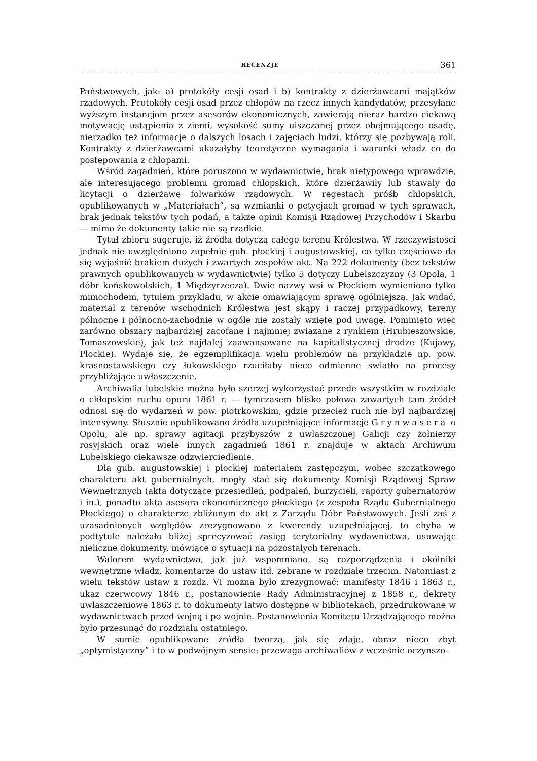RECENZJE 361
Państwowych, jak: a) protokóły cesji osad i b) kontrakty z dzierżawcami majątków rządowych. Protokóły cesji osad przez chłopów na rzecz innych kandydatów, przesyłane wyższym instancjom przez asesorów ekonomicznych, zawierają nieraz bardzo ciekawą motywację ustąpienia z ziemi, wysokość sumy uiszczanej przez obejmującego osadę, nierzadko też informacje o dalszych losach i zajęciach ludzi, którzy się pozbywają roli. Kontrakty z dzierżawcami ukazałyby teoretyczne wymagania i warunki władz co do postępowania z chłopami.
Wśród zagadnień, które poruszono w wydawnictwie, brak nietypowego wprawdzie, ale interesującego problemu gromad chłopskich, które dzierżawiły lub stawały do licytacji o dzierżawę folwarków rządowych. W regestach próśb chłopskich, opublikowanych w „Materiałach”, są wzmianki o petycjach gromad w tych sprawach, brak jednak tekstów tych podań, a także opinii Komisji Rządowej Przychodów i Skarbu — mimo że dokumenty takie nie są rzadkie.
Tytuł zbioru sugeruje, iż źródła dotyczą całego terenu Królestwa. W rzeczywistości jednak nie uwzględniono zupełnie gub. płockiej i augustowskiej, co tylko częściowo da się wyjaśnić brakiem dużych i zwartych zespołów akt. Na 222 dokumenty (bez tekstów prawnych opublikowanych w wydawnictwie) tylko 5 dotyczy Lubelszczyzny (3 Opola, 1 dóbr końskowolskich, 1 Międzyrzecza). Dwie nazwy wsi w Płockiem wymieniono tylko mimochodem, tytułem przykładu, w akcie omawiającym sprawę ogólniejszą. Jak widać, materiał z terenów wschodnich Królestwa jest skąpy i raczej przypadkowy, tereny północne i północno-zachodnie w ogóle nie zostały wzięte pod uwagę. Pominięto więc zarówno obszary najbardziej zacofane i najmniej związane z rynkiem (Hrubieszowskie, Tomaszowskie), jak też najdalej zaawansowane na kapitalistycznej drodze (Kujawy, Płockie). Wydaje się, że egzemplifikacja wielu problemów na przykładzie np. pow. krasnostawskiego czy łukowskiego rzuciłaby nieco odmienne światło na procesy przybliżające uwłaszczenie.
Archiwalia lubelskie można było szerzej wykorzystać przede wszystkim w rozdziale o chłopskim ruchu oporu 1861 r. — tymczasem blisko połowa zawartych tam źródeł odnosi się do wydarzeń w pow. piotrkowskim, gdzie przecież ruch nie był najbardziej intensywny. Słusznie opublikowano źródła uzupełniające informacje Grynwasera o Opolu, ale np. sprawy agitacji przybyszów z uwłaszczonej Galicji czy żołnierzy rosyjskich oraz wiele innych zagadnień 1861 r. znajduje w aktach Archiwum Lubelskiego ciekawsze odzwierciedlenie.
Dla gub. augustowskiej i płockiej materiałem zastępczym, wobec szczątkowego charakteru akt gubernialnych, mogły stać się dokumenty Komisji Rządowej Spraw Wewnętrznych (akta dotyczące przesiedleń, podpaleń, burzycieli, raporty gubernatorów i in.), ponadto akta asesora ekonomicznego płockiego (z zespołu Rządu Gubernialnego Płockiego) o charakterze zbliżonym do akt z Zarządu Dóbr Państwowych. Jeśli zaś z uzasadnionych względów zrezygnowano z kwerendy uzupełniającej, to chyba w podtytule należało bliżej sprecyzować zasięg terytorialny wydawnictwa, usuwając nieliczne dokumenty, mówiące o sytuacji na pozostałych terenach.
Walorem wydawnictwa, jak już wspomniano, są rozporządzenia i okólniki wewnętrzne władz, komentarze do ustaw itd. zebrane w rozdziale trzecim. Natomiast z wielu tekstów ustaw z rozdz. VI można było zrezygnować: manifesty 1846 i 1863 r., ukaz czerwcowy 1846 r., postanowienie Rady Administracyjnej z 1858 r., dekrety uwłaszczeniowe 1863 r. to dokumenty łatwo dostępne w bibliotekach, przedrukowane w wydawnictwach przed wojną i po wojnie. Postanowienia Komitetu Urządzającego można było przesunąć do rozdziału ostatniego.
W sumie opublikowane źródła tworzą, jak się zdaje, obraz nieco zbyt „optymistyczny” i to w podwójnym sensie: przewaga archiwaliów z wcześnie oczynszo-